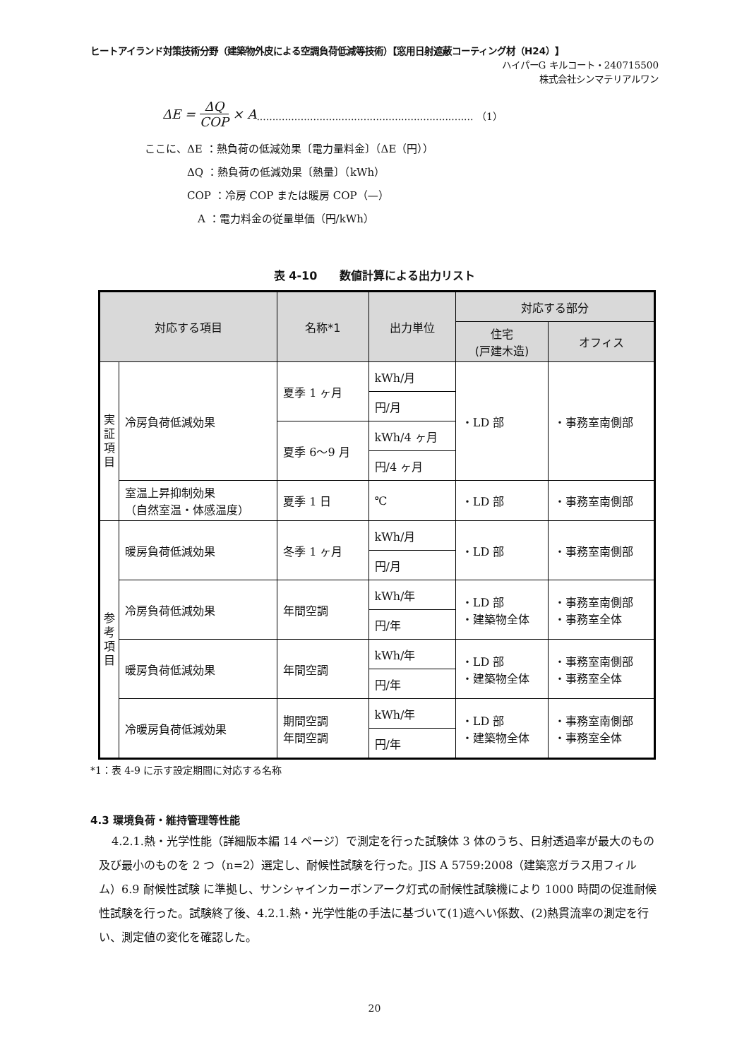ヒートアイランド対策技術分野（建築物外皮による空調負荷低減等技術）【窓用日射遮蔽コーティング材（H24）】
ハイパーG キルコート・240715500
株式会社シンマテリアルワン
ΔE = ΔQ COP × A ..................................................................... （1）
ここに、ΔE ：熱負荷の低減効果〔電力量料金〕（ΔE（円））
　　　　ΔQ ：熱負荷の低減効果〔熱量〕（kWh）
　　　　COP ：冷房 COP または暖房 COP（—）
　　　　　A ：電力料金の従量単価（円/kWh）
表 4-10　　数値計算による出力リスト
| 対応する項目 | | 名称*1 | 出力単位 | 対応する部分 | |
| --- | --- | --- | --- | --- | --- |
| | | | | 住宅 (戸建木造) | オフィス |
| 実 証 項 目 | 冷房負荷低減効果 | 夏季 1 ヶ月 | kWh/月 | ・LD 部 | ・事務室南側部 |
| | | | 円/月 | | |
| | | 夏季 6〜9 月 | kWh/4 ヶ月 | | |
| | | | 円/4 ヶ月 | | |
| | 室温上昇抑制効果 （自然室温・体感温度） | 夏季 1 日 | ℃ | ・LD 部 | ・事務室南側部 |
| 参 考 項 目 | 暖房負荷低減効果 | 冬季 1 ヶ月 | kWh/月 | ・LD 部 | ・事務室南側部 |
| | | | 円/月 | | |
| | 冷房負荷低減効果 | 年間空調 | kWh/年 | ・LD 部 ・建築物全体 | ・事務室南側部 ・事務室全体 |
| | | | 円/年 | | |
| | 暖房負荷低減効果 | 年間空調 | kWh/年 | ・LD 部 ・建築物全体 | ・事務室南側部 ・事務室全体 |
| | | | 円/年 | | |
| | 冷暖房負荷低減効果 | 期間空調 年間空調 | kWh/年 | ・LD 部 ・建築物全体 | ・事務室南側部 ・事務室全体 |
| | | | 円/年 | | |
*1：表 4-9 に示す設定期間に対応する名称
4.3 環境負荷・維持管理等性能
4.2.1.熱・光学性能（詳細版本編 14 ページ）で測定を行った試験体 3 体のうち、日射透過率が最大のもの及び最小のものを 2 つ（n=2）選定し、耐候性試験を行った。JIS A 5759:2008（建築窓ガラス用フィルム）6.9 耐候性試験 に準拠し、サンシャインカーボンアーク灯式の耐候性試験機により 1000 時間の促進耐候性試験を行った。試験終了後、4.2.1.熱・光学性能の手法に基づいて(1)遮へい係数、(2)熱貫流率の測定を行い、測定値の変化を確認した。
20